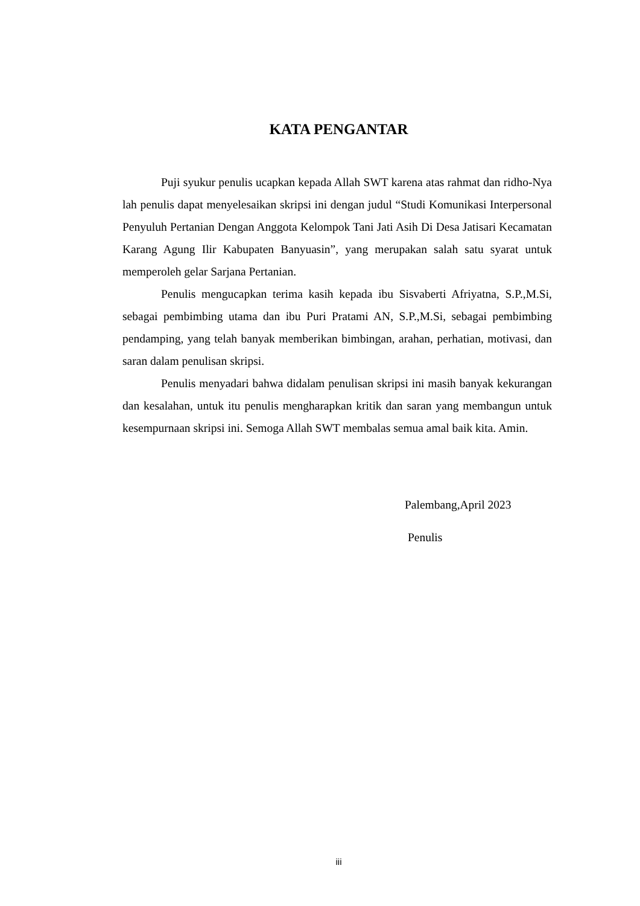KATA PENGANTAR
Puji syukur penulis ucapkan kepada Allah SWT karena atas rahmat dan ridho-Nya lah penulis dapat menyelesaikan skripsi ini dengan judul “Studi Komunikasi Interpersonal Penyuluh Pertanian Dengan Anggota Kelompok Tani Jati Asih Di Desa Jatisari Kecamatan Karang Agung Ilir Kabupaten Banyuasin”, yang merupakan salah satu syarat untuk memperoleh gelar Sarjana Pertanian.
Penulis mengucapkan terima kasih kepada ibu Sisvaberti Afriyatna, S.P.,M.Si, sebagai pembimbing utama dan ibu Puri Pratami AN, S.P.,M.Si, sebagai pembimbing pendamping, yang telah banyak memberikan bimbingan, arahan, perhatian, motivasi, dan saran dalam penulisan skripsi.
Penulis menyadari bahwa didalam penulisan skripsi ini masih banyak kekurangan dan kesalahan, untuk itu penulis mengharapkan kritik dan saran yang membangun untuk kesempurnaan skripsi ini. Semoga Allah SWT membalas semua amal baik kita. Amin.
Palembang,April 2023
Penulis
iii